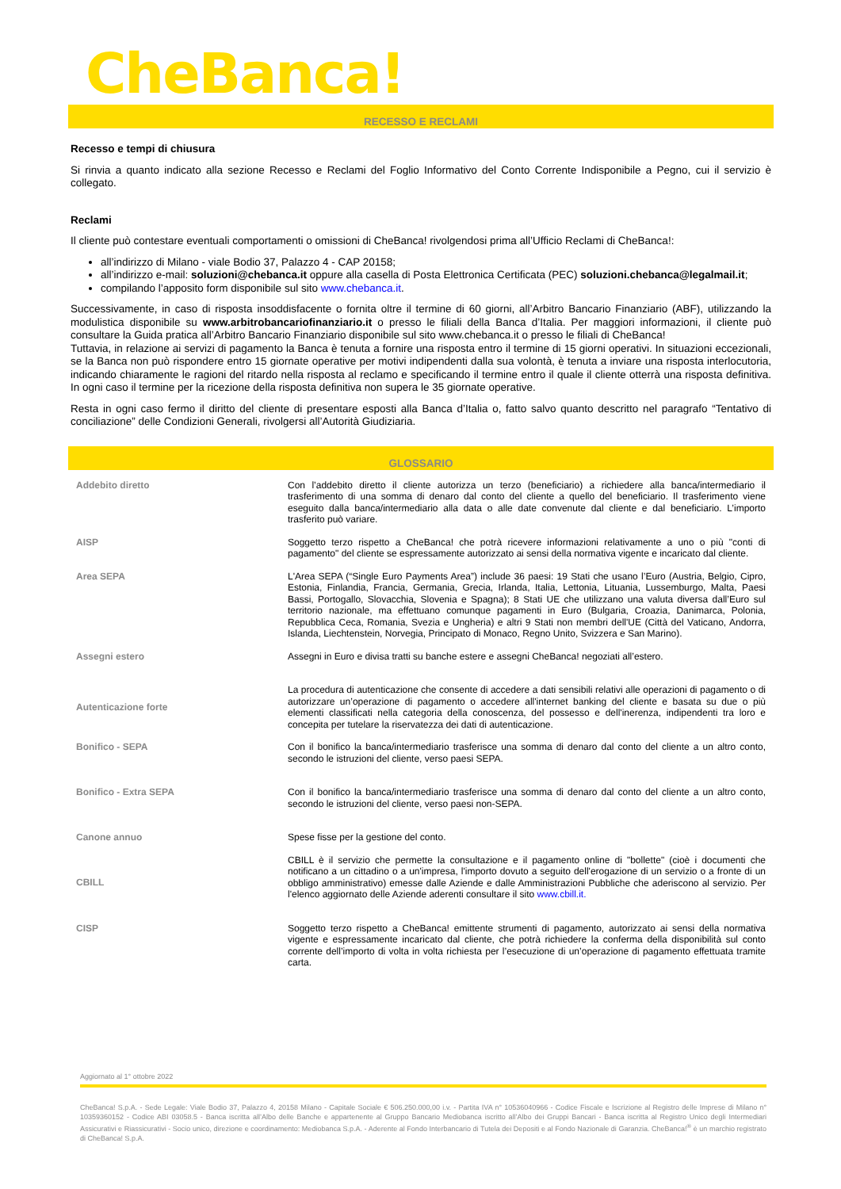CheBanca!
RECESSO E RECLAMI
Recesso e tempi di chiusura
Si rinvia a quanto indicato alla sezione Recesso e Reclami del Foglio Informativo del Conto Corrente Indisponibile a Pegno, cui il servizio è collegato.
Reclami
Il cliente può contestare eventuali comportamenti o omissioni di CheBanca! rivolgendosi prima all’Ufficio Reclami di CheBanca!:
all’indirizzo di Milano - viale Bodio 37, Palazzo 4 - CAP 20158;
all’indirizzo e-mail: soluzioni@chebanca.it oppure alla casella di Posta Elettronica Certificata (PEC) soluzioni.chebanca@legalmail.it;
compilando l’apposito form disponibile sul sito www.chebanca.it.
Successivamente, in caso di risposta insoddisfacente o fornita oltre il termine di 60 giorni, all’Arbitro Bancario Finanziario (ABF), utilizzando la modulistica disponibile su www.arbitrobancariofinanziario.it o presso le filiali della Banca d’Italia. Per maggiori informazioni, il cliente può consultare la Guida pratica all’Arbitro Bancario Finanziario disponibile sul sito www.chebanca.it o presso le filiali di CheBanca!
Tuttavia, in relazione ai servizi di pagamento la Banca è tenuta a fornire una risposta entro il termine di 15 giorni operativi. In situazioni eccezionali, se la Banca non può rispondere entro 15 giornate operative per motivi indipendenti dalla sua volontà, è tenuta a inviare una risposta interlocutoria, indicando chiaramente le ragioni del ritardo nella risposta al reclamo e specificando il termine entro il quale il cliente otterrà una risposta definitiva. In ogni caso il termine per la ricezione della risposta definitiva non supera le 35 giornate operative.
Resta in ogni caso fermo il diritto del cliente di presentare esposti alla Banca d’Italia o, fatto salvo quanto descritto nel paragrafo “Tentativo di conciliazione” delle Condizioni Generali, rivolgersi all’Autorità Giudiziaria.
GLOSSARIO
| Addebito diretto | Con l’addebito diretto il cliente autorizza un terzo (beneficiario) a richiedere alla banca/intermediario il trasferimento di una somma di denaro dal conto del cliente a quello del beneficiario. Il trasferimento viene eseguito dalla banca/intermediario alla data o alle date convenute dal cliente e dal beneficiario. L’importo trasferito può variare. |
| AISP | Soggetto terzo rispetto a CheBanca! che potrà ricevere informazioni relativamente a uno o più "conti di pagamento" del cliente se espressamente autorizzato ai sensi della normativa vigente e incaricato dal cliente. |
| Area SEPA | L'Area SEPA (“Single Euro Payments Area”) include 36 paesi: 19 Stati che usano l’Euro (Austria, Belgio, Cipro, Estonia, Finlandia, Francia, Germania, Grecia, Irlanda, Italia, Lettonia, Lituania, Lussemburgo, Malta, Paesi Bassi, Portogallo, Slovacchia, Slovenia e Spagna); 8 Stati UE che utilizzano una valuta diversa dall’Euro sul territorio nazionale, ma effettuano comunque pagamenti in Euro (Bulgaria, Croazia, Danimarca, Polonia, Repubblica Ceca, Romania, Svezia e Ungheria) e altri 9 Stati non membri dell'UE (Città del Vaticano, Andorra, Islanda, Liechtenstein, Norvegia, Principato di Monaco, Regno Unito, Svizzera e San Marino). |
| Assegni estero | Assegni in Euro e divisa tratti su banche estere e assegni CheBanca! negoziati all’estero. |
| Autenticazione forte | La procedura di autenticazione che consente di accedere a dati sensibili relativi alle operazioni di pagamento o di autorizzare un’operazione di pagamento o accedere all'internet banking del cliente e basata su due o più elementi classificati nella categoria della conoscenza, del possesso e dell'inerenza, indipendenti tra loro e concepita per tutelare la riservatezza dei dati di autenticazione. |
| Bonifico - SEPA | Con il bonifico la banca/intermediario trasferisce una somma di denaro dal conto del cliente a un altro conto, secondo le istruzioni del cliente, verso paesi SEPA. |
| Bonifico - Extra SEPA | Con il bonifico la banca/intermediario trasferisce una somma di denaro dal conto del cliente a un altro conto, secondo le istruzioni del cliente, verso paesi non-SEPA. |
| Canone annuo | Spese fisse per la gestione del conto. |
| CBILL | CBILL è il servizio che permette la consultazione e il pagamento online di "bollette" (cioè i documenti che notificano a un cittadino o a un'impresa, l'importo dovuto a seguito dell'erogazione di un servizio o a fronte di un obbligo amministrativo) emesse dalle Aziende e dalle Amministrazioni Pubbliche che aderiscono al servizio. Per l'elenco aggiornato delle Aziende aderenti consultare il sito www.cbill.it. |
| CISP | Soggetto terzo rispetto a CheBanca! emittente strumenti di pagamento, autorizzato ai sensi della normativa vigente e espressamente incaricato dal cliente, che potrà richiedere la conferma della disponibilità sul conto corrente dell’importo di volta in volta richiesta per l’esecuzione di un’operazione di pagamento effettuata tramite carta. |
Aggiornato al 1° ottobre 2022
CheBanca! S.p.A. - Sede Legale: Viale Bodio 37, Palazzo 4, 20158 Milano - Capitale Sociale € 506.250.000,00 i.v. - Partita IVA n° 10536040966 - Codice Fiscale e Iscrizione al Registro delle Imprese di Milano n° 10359360152 - Codice ABI 03058.5 - Banca iscritta all’Albo delle Banche e appartenente al Gruppo Bancario Mediobanca iscritto all’Albo dei Gruppi Bancari - Banca iscritta al Registro Unico degli Intermediari Assicurativi e Riassicurativi - Socio unico, direzione e coordinamento: Mediobanca S.p.A. - Aderente al Fondo Interbancario di Tutela dei Depositi e al Fondo Nazionale di Garanzia. CheBanca!<sup>®</sup> è un marchio registrato di CheBanca! S.p.A.